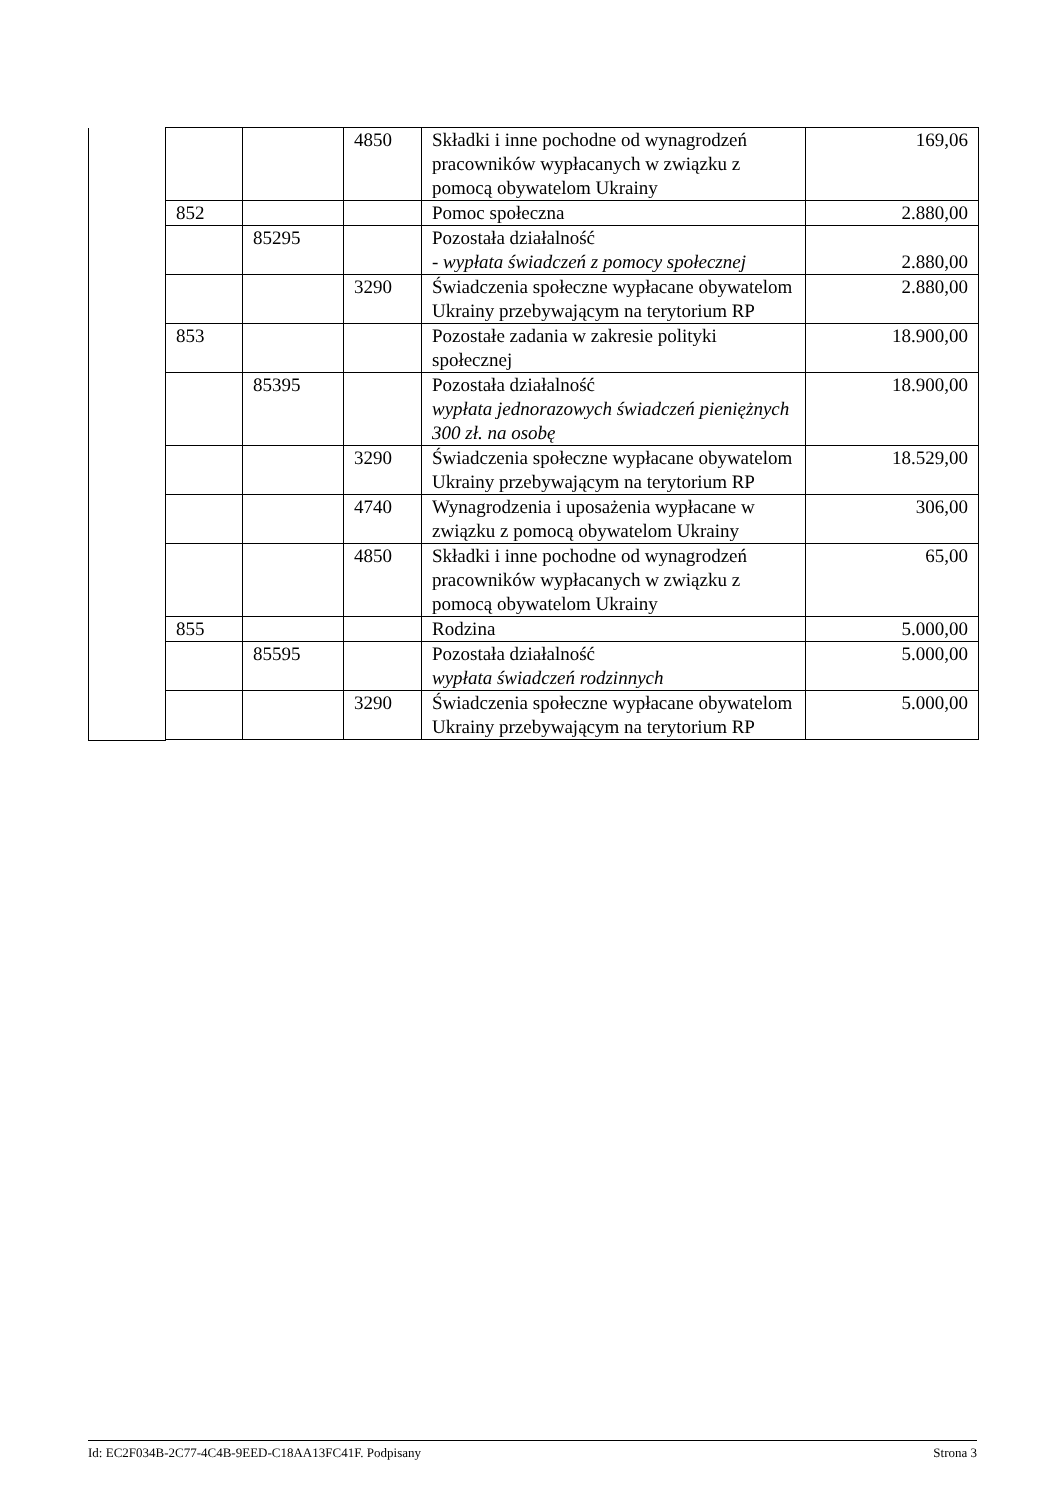| | | | 4850 | Składki i inne pochodne od wynagrodzeń pracowników wypłacanych w związku z pomocą obywatelom Ukrainy | 169,06 |
| | 852 | | | Pomoc społeczna | 2.880,00 |
| | | 85295 | | Pozostała działalność - wypłata świadczeń z pomocy społecznej | 2.880,00 |
| | | | 3290 | Świadczenia społeczne wypłacane obywatelom Ukrainy przebywającym na terytorium RP | 2.880,00 |
| | 853 | | | Pozostałe zadania w zakresie polityki społecznej | 18.900,00 |
| | | 85395 | | Pozostała działalność wypłata jednorazowych świadczeń pieniężnych 300 zł. na osobę | 18.900,00 |
| | | | 3290 | Świadczenia społeczne wypłacane obywatelom Ukrainy przebywającym na terytorium RP | 18.529,00 |
| | | | 4740 | Wynagrodzenia i uposażenia wypłacane w związku z pomocą obywatelom Ukrainy | 306,00 |
| | | | 4850 | Składki i inne pochodne od wynagrodzeń pracowników wypłacanych w związku z pomocą obywatelom Ukrainy | 65,00 |
| | 855 | | | Rodzina | 5.000,00 |
| | | 85595 | | Pozostała działalność wypłata świadczeń rodzinnych | 5.000,00 |
| | | | 3290 | Świadczenia społeczne wypłacane obywatelom Ukrainy przebywającym na terytorium RP | 5.000,00 |
Id: EC2F034B-2C77-4C4B-9EED-C18AA13FC41F. Podpisany Strona 3